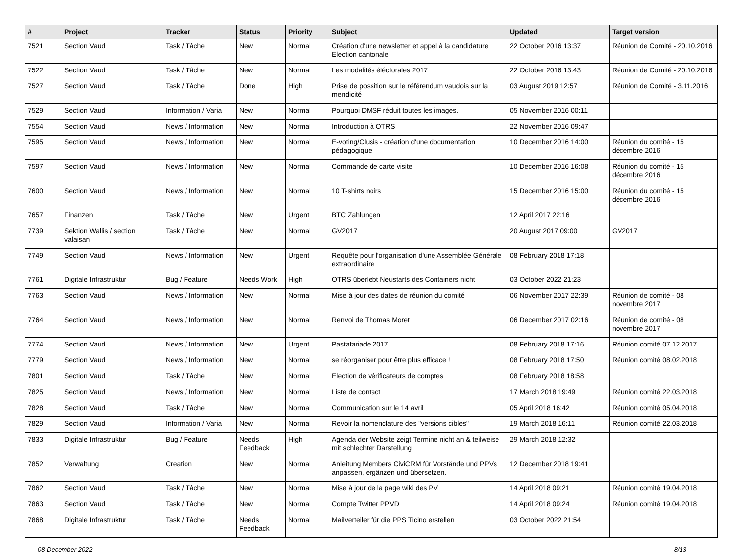| # | Project | Tracker | Status | Priority | Subject | Updated | Target version |
| --- | --- | --- | --- | --- | --- | --- | --- |
| 7521 | Section Vaud | Task / Tâche | New | Normal | Création d'une newsletter et appel à la candidature Election cantonale | 22 October 2016 13:37 | Réunion de Comité - 20.10.2016 |
| 7522 | Section Vaud | Task / Tâche | New | Normal | Les modalités éléctorales 2017 | 22 October 2016 13:43 | Réunion de Comité - 20.10.2016 |
| 7527 | Section Vaud | Task / Tâche | Done | High | Prise de possition sur le référendum vaudois sur la mendicité | 03 August 2019 12:57 | Réunion de Comité - 3.11.2016 |
| 7529 | Section Vaud | Information / Varia | New | Normal | Pourquoi DMSF réduit toutes les images. | 05 November 2016 00:11 | |
| 7554 | Section Vaud | News / Information | New | Normal | Introduction à OTRS | 22 November 2016 09:47 | |
| 7595 | Section Vaud | News / Information | New | Normal | E-voting/Clusis - création d'une documentation pédagogique | 10 December 2016 14:00 | Réunion du comité - 15 décembre 2016 |
| 7597 | Section Vaud | News / Information | New | Normal | Commande de carte visite | 10 December 2016 16:08 | Réunion du comité - 15 décembre 2016 |
| 7600 | Section Vaud | News / Information | New | Normal | 10 T-shirts noirs | 15 December 2016 15:00 | Réunion du comité - 15 décembre 2016 |
| 7657 | Finanzen | Task / Tâche | New | Urgent | BTC Zahlungen | 12 April 2017 22:16 | |
| 7739 | Sektion Wallis / section valaisan | Task / Tâche | New | Normal | GV2017 | 20 August 2017 09:00 | GV2017 |
| 7749 | Section Vaud | News / Information | New | Urgent | Requête pour l'organisation d'une Assemblée Générale extraordinaire | 08 February 2018 17:18 | |
| 7761 | Digitale Infrastruktur | Bug / Feature | Needs Work | High | OTRS überlebt Neustarts des Containers nicht | 03 October 2022 21:23 | |
| 7763 | Section Vaud | News / Information | New | Normal | Mise à jour des dates de réunion du comité | 06 November 2017 22:39 | Réunion de comité - 08 novembre 2017 |
| 7764 | Section Vaud | News / Information | New | Normal | Renvoi de Thomas Moret | 06 December 2017 02:16 | Réunion de comité - 08 novembre 2017 |
| 7774 | Section Vaud | News / Information | New | Urgent | Pastafariade 2017 | 08 February 2018 17:16 | Réunion comité 07.12.2017 |
| 7779 | Section Vaud | News / Information | New | Normal | se réorganiser pour être plus efficace ! | 08 February 2018 17:50 | Réunion comité 08.02.2018 |
| 7801 | Section Vaud | Task / Tâche | New | Normal | Election de vérificateurs de comptes | 08 February 2018 18:58 | |
| 7825 | Section Vaud | News / Information | New | Normal | Liste de contact | 17 March 2018 19:49 | Réunion comité 22.03.2018 |
| 7828 | Section Vaud | Task / Tâche | New | Normal | Communication sur le 14 avril | 05 April 2018 16:42 | Réunion comité 05.04.2018 |
| 7829 | Section Vaud | Information / Varia | New | Normal | Revoir la nomenclature des "versions cibles" | 19 March 2018 16:11 | Réunion comité 22.03.2018 |
| 7833 | Digitale Infrastruktur | Bug / Feature | Needs Feedback | High | Agenda der Website zeigt Termine nicht an & teilweise mit schlechter Darstellung | 29 March 2018 12:32 | |
| 7852 | Verwaltung | Creation | New | Normal | Anleitung Members CiviCRM für Vorstände und PPVs anpassen, ergänzen und übersetzen. | 12 December 2018 19:41 | |
| 7862 | Section Vaud | Task / Tâche | New | Normal | Mise à jour de la page wiki des PV | 14 April 2018 09:21 | Réunion comité 19.04.2018 |
| 7863 | Section Vaud | Task / Tâche | New | Normal | Compte Twitter PPVD | 14 April 2018 09:24 | Réunion comité 19.04.2018 |
| 7868 | Digitale Infrastruktur | Task / Tâche | Needs Feedback | Normal | Mailverteiler für die PPS Ticino erstellen | 03 October 2022 21:54 | |
08 December 2022 8/13